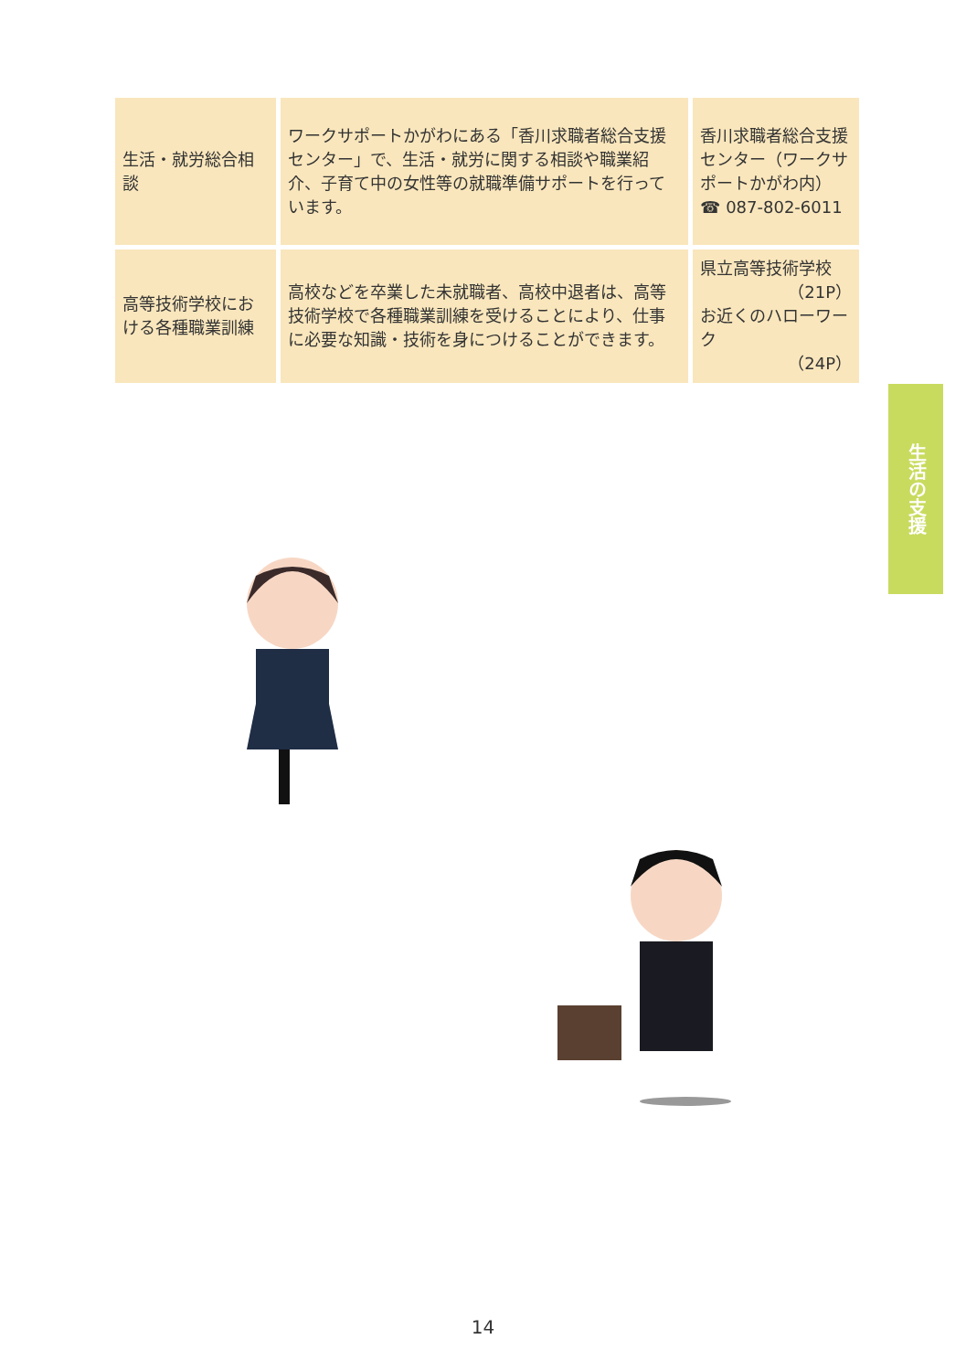| 生活・就労総合相談 | ワークサポートかがわにある「香川求職者総合支援センター」で、生活・就労に関する相談や職業紹介、子育て中の女性等の就職準備サポートを行っています。 | 香川求職者総合支援センター（ワークサポートかがわ内） ☎ 087-802-6011 |
| 高等技術学校における各種職業訓練 | 高校などを卒業した未就職者、高校中退者は、高等技術学校で各種職業訓練を受けることにより、仕事に必要な知識・技術を身につけることができます。 | 県立高等技術学校 （21P） お近くのハローワーク （24P） |
生活の支援
14